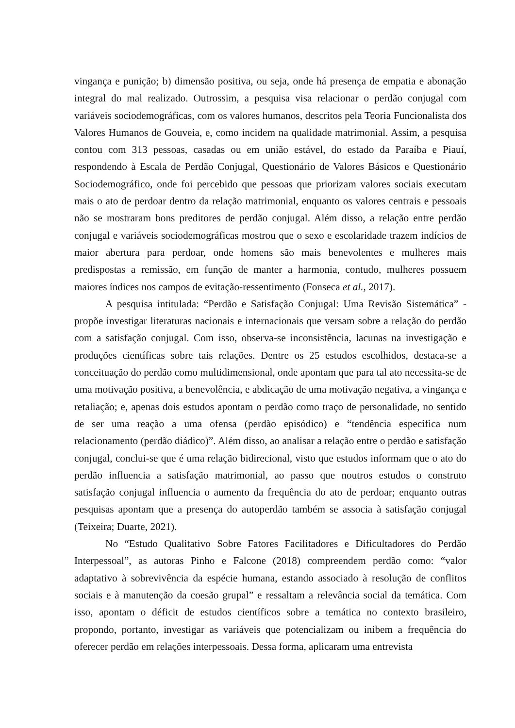vingança e punição; b) dimensão positiva, ou seja, onde há presença de empatia e abonação integral do mal realizado. Outrossim, a pesquisa visa relacionar o perdão conjugal com variáveis sociodemográficas, com os valores humanos, descritos pela Teoria Funcionalista dos Valores Humanos de Gouveia, e, como incidem na qualidade matrimonial. Assim, a pesquisa contou com 313 pessoas, casadas ou em união estável, do estado da Paraíba e Piauí, respondendo à Escala de Perdão Conjugal, Questionário de Valores Básicos e Questionário Sociodemográfico, onde foi percebido que pessoas que priorizam valores sociais executam mais o ato de perdoar dentro da relação matrimonial, enquanto os valores centrais e pessoais não se mostraram bons preditores de perdão conjugal. Além disso, a relação entre perdão conjugal e variáveis sociodemográficas mostrou que o sexo e escolaridade trazem indícios de maior abertura para perdoar, onde homens são mais benevolentes e mulheres mais predispostas a remissão, em função de manter a harmonia, contudo, mulheres possuem maiores índices nos campos de evitação-ressentimento (Fonseca et al., 2017).
A pesquisa intitulada: “Perdão e Satisfação Conjugal: Uma Revisão Sistemática” - propõe investigar literaturas nacionais e internacionais que versam sobre a relação do perdão com a satisfação conjugal. Com isso, observa-se inconsistência, lacunas na investigação e produções científicas sobre tais relações. Dentre os 25 estudos escolhidos, destaca-se a conceituação do perdão como multidimensional, onde apontam que para tal ato necessita-se de uma motivação positiva, a benevolência, e abdicação de uma motivação negativa, a vingança e retaliação; e, apenas dois estudos apontam o perdão como traço de personalidade, no sentido de ser uma reação a uma ofensa (perdão episódico) e “tendência específica num relacionamento (perdão diádico)”. Além disso, ao analisar a relação entre o perdão e satisfação conjugal, conclui-se que é uma relação bidirecional, visto que estudos informam que o ato do perdão influencia a satisfação matrimonial, ao passo que noutros estudos o construto satisfação conjugal influencia o aumento da frequência do ato de perdoar; enquanto outras pesquisas apontam que a presença do autoperdão também se associa à satisfação conjugal (Teixeira; Duarte, 2021).
No “Estudo Qualitativo Sobre Fatores Facilitadores e Dificultadores do Perdão Interpessoal”, as autoras Pinho e Falcone (2018) compreendem perdão como: “valor adaptativo à sobrevivência da espécie humana, estando associado à resolução de conflitos sociais e à manutenção da coesão grupal” e ressaltam a relevância social da temática. Com isso, apontam o déficit de estudos científicos sobre a temática no contexto brasileiro, propondo, portanto, investigar as variáveis que potencializam ou inibem a frequência do oferecer perdão em relações interpessoais. Dessa forma, aplicaram uma entrevista